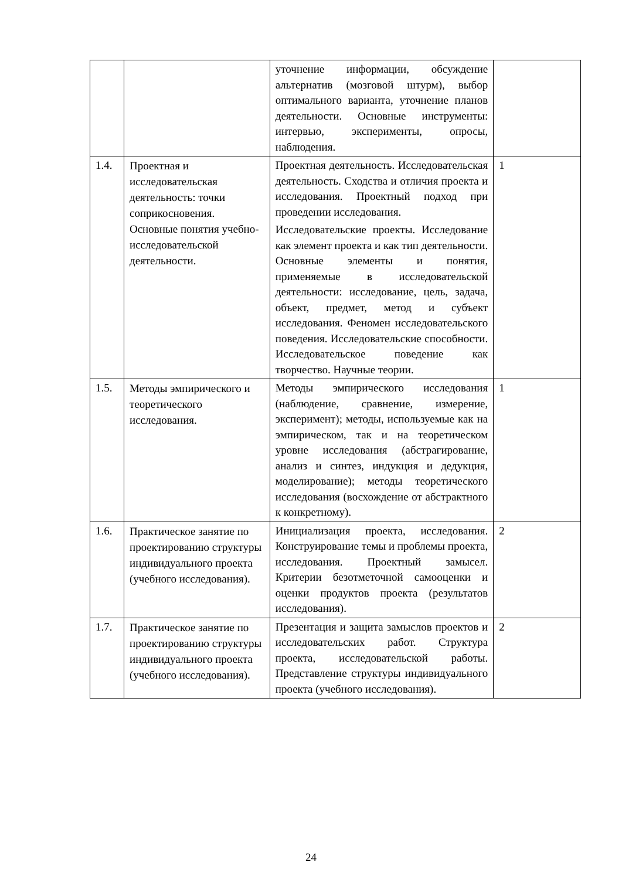| | | уточнение информации, обсуждение альтернатив (мозговой штурм), выбор оптимального варианта, уточнение планов деятельности. Основные инструменты: интервью, эксперименты, опросы, наблюдения. | |
| 1.4. | Проектная и исследовательская деятельность: точки соприкосновения. Основные понятия учебно-исследовательской деятельности. | Проектная деятельность. Исследовательская деятельность. Сходства и отличия проекта и исследования. Проектный подход при проведении исследования. Исследовательские проекты. Исследование как элемент проекта и как тип деятельности. Основные элементы и понятия, применяемые в исследовательской деятельности: исследование, цель, задача, объект, предмет, метод и субъект исследования. Феномен исследовательского поведения. Исследовательские способности. Исследовательское поведение как творчество. Научные теории. | 1 |
| 1.5. | Методы эмпирического и теоретического исследования. | Методы эмпирического исследования (наблюдение, сравнение, измерение, эксперимент); методы, используемые как на эмпирическом, так и на теоретическом уровне исследования (абстрагирование, анализ и синтез, индукция и дедукция, моделирование); методы теоретического исследования (восхождение от абстрактного к конкретному). | 1 |
| 1.6. | Практическое занятие по проектированию структуры индивидуального проекта (учебного исследования). | Инициализация проекта, исследования. Конструирование темы и проблемы проекта, исследования. Проектный замысел. Критерии безотметочной самооценки и оценки продуктов проекта (результатов исследования). | 2 |
| 1.7. | Практическое занятие по проектированию структуры индивидуального проекта (учебного исследования). | Презентация и защита замыслов проектов и исследовательских работ. Структура проекта, исследовательской работы. Представление структуры индивидуального проекта (учебного исследования). | 2 |
24